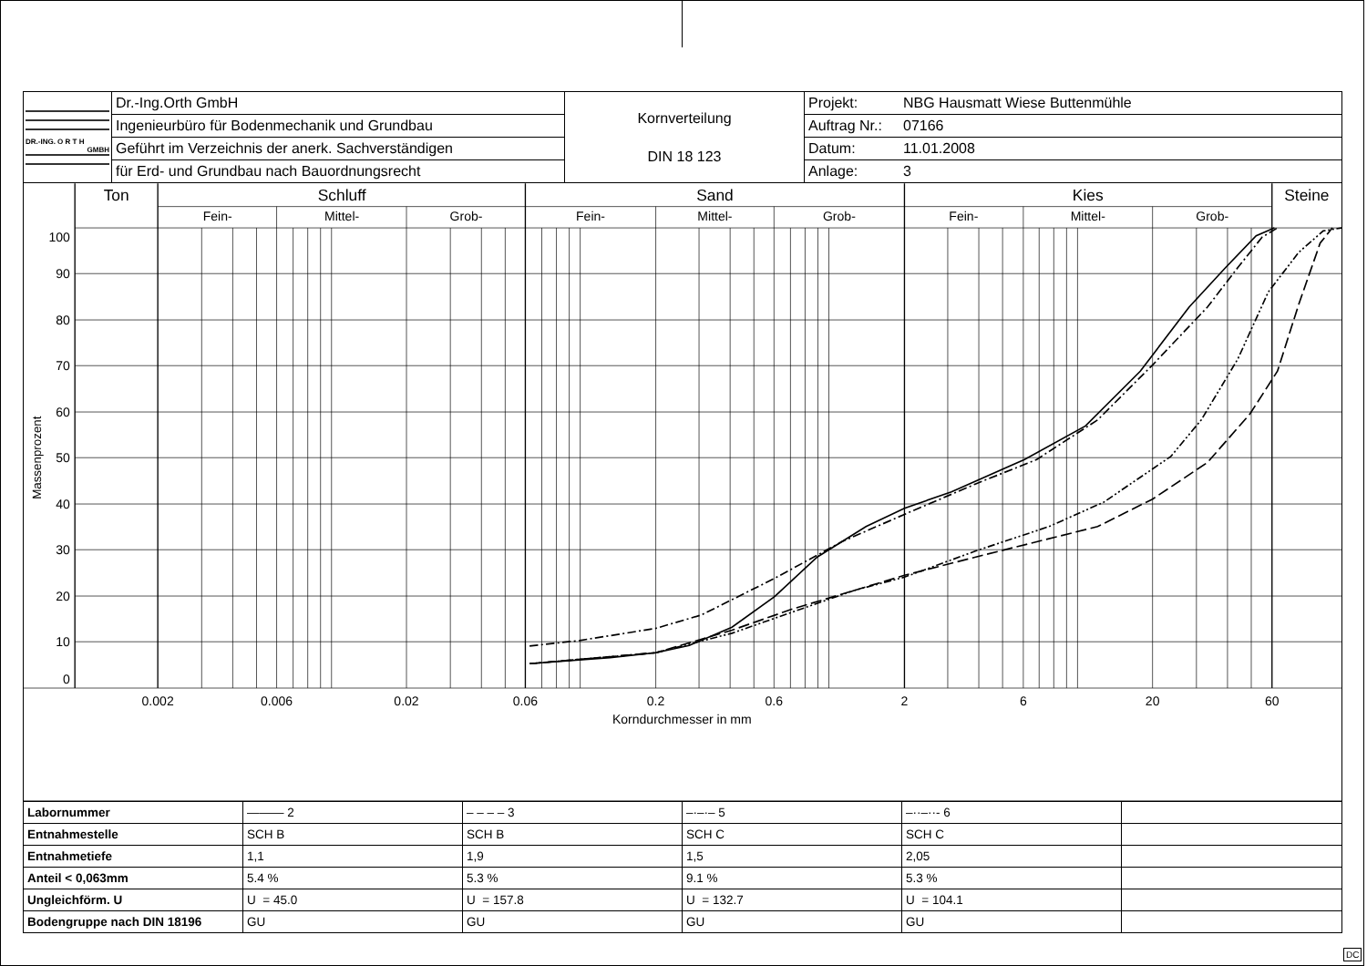| DR.-ING. O R T H GMBH | Dr.-Ing.Orth GmbH | Kornverteilung DIN 18 123 | Projekt: | NBG Hausmatt Wiese Buttenmühle |
| | Ingenieurbüro für Bodenmechanik und Grundbau | | Auftrag Nr.: | 07166 |
| | Geführt im Verzeichnis der anerk. Sachverständigen | | Datum: | 11.01.2008 |
| | für Erd- und Grundbau nach Bauordnungsrecht | | Anlage: | 3 |
Ton
Schluff
Sand
Kies
Steine
Fein-
Mittel-
Grob-
Fein-
Mittel-
Grob-
Fein-
Mittel-
Grob-
0.002
0.006
0.02
0.06
0.2
0.6
2
6
20
60
Korndurchmesser in mm
100
90
80
70
60
50
40
30
20
10
0
Massenprozent
| Labornummer | ——— 2 | – – – – 3 | –·–·– 5 | –··–··- 6 | |
| Entnahmestelle | SCH B | SCH B | SCH C | SCH C | |
| Entnahmetiefe | 1,1 | 1,9 | 1,5 | 2,05 | |
| Anteil < 0,063mm | 5.4 % | 5.3 % | 9.1 % | 5.3 % | |
| Ungleichförm. U | U = 45.0 | U = 157.8 | U = 132.7 | U = 104.1 | |
| Bodengruppe nach DIN 18196 | GU | GU | GU | GU | |
DC